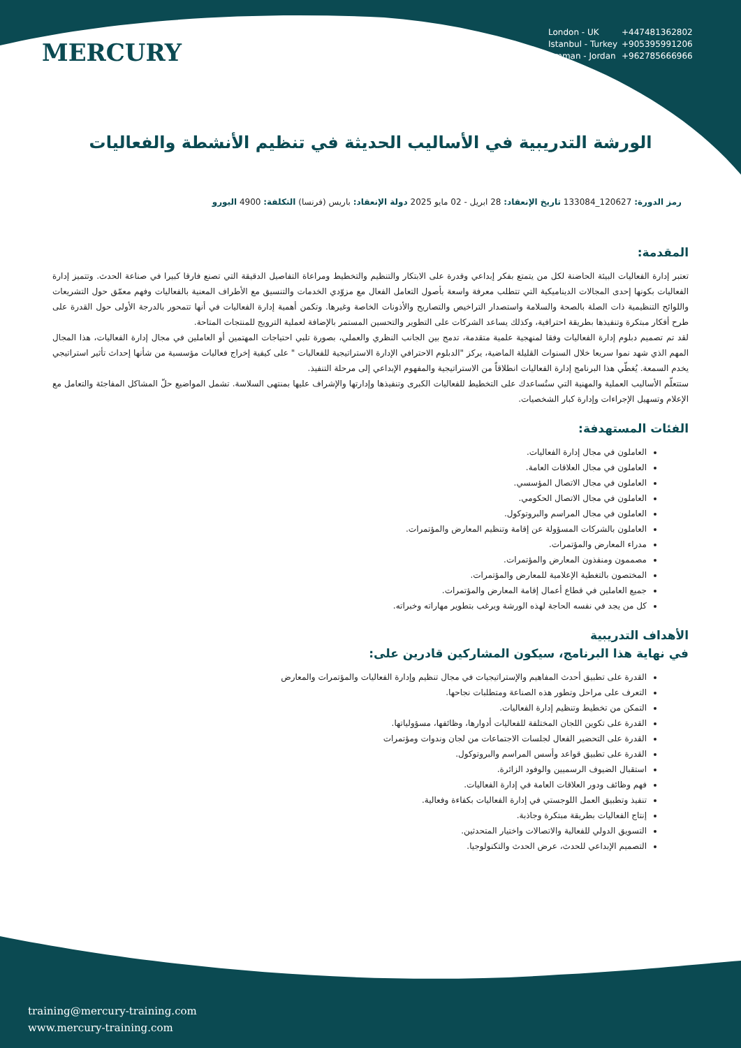MERCURY
London - UK +447481362802
Istanbul - Turkey +905395991206
Amman - Jordan +962785666966
الورشة التدريبية في الأساليب الحديثة في تنظيم الأنشطة والفعاليات
رمز الدورة: 120627_133084 تاريخ الإنعقاد: 28 ابريل - 02 مايو 2025 دولة الإنعقاد: باريس (فرنسا) التكلفة: 4900 اليورو
المقدمة:
تعتبر إدارة الفعاليات البيئة الحاضنة لكل من يتمتع بفكر إبداعي وقدرة على الابتكار والتنظيم والتخطيط ومراعاة التفاصيل الدقيقة التي تصنع فارقا كبيرا في صناعة الحدث. وتتميز إدارة الفعاليات بكونها إحدى المجالات الديناميكية التي تتطلب معرفة واسعة بأصول التعامل الفعال مع مزوّدي الخدمات والتنسيق مع الأطراف المعنية بالفعاليات وفهم معمّق حول التشريعات واللوائح التنظيمية ذات الصلة بالصحة والسلامة واستصدار التراخيص والتصاريح والأذونات الخاصة وغيرها. وتكمن أهمية إدارة الفعاليات في أنها تتمحور بالدرجة الأولى حول القدرة على طرح أفكار مبتكرة وتنفيذها بطريقة احترافية، وكذلك يساعد الشركات على التطوير والتحسين المستمر بالإضافة لعملية الترويج للمنتجات المتاحة.
لقد تم تصميم دبلوم إدارة الفعاليات وفقا لمنهجية علمية متقدمة، تدمج بين الجانب النظري والعملي، بصورة تلبي احتياجات المهتمين أو العاملين في مجال إدارة الفعاليات، هذا المجال المهم الذي شهد نموا سريعا خلال السنوات القليلة الماضية، يركز "الدبلوم الاحترافي الإدارة الاستراتيجية للفعاليات " على كيفية إخراج فعاليات مؤسسية من شأنها إحداث تأثير استراتيجي يخدم السمعة. يُغطّي هذا البرنامج إدارة الفعاليات انطلاقاً من الاستراتيجية والمفهوم الإبداعي إلى مرحلة التنفيذ.
ستتعلّم الأساليب العملية والمهنية التي ستُساعدك على التخطيط للفعاليات الكبرى وتنفيذها وإدارتها والإشراف عليها بمنتهى السلاسة. تشمل المواضيع حلّ المشاكل المفاجئة والتعامل مع الإعلام وتسهيل الإجراءات وإدارة كبار الشخصيات.
الفئات المستهدفة:
العاملون في مجال إدارة الفعاليات.
العاملون في مجال العلاقات العامة.
العاملون في مجال الاتصال المؤسسي.
العاملون في مجال الاتصال الحكومي.
العاملون في مجال المراسم والبروتوكول.
العاملون بالشركات المسؤولة عن إقامة وتنظيم المعارض والمؤتمرات.
مدراء المعارض والمؤتمرات.
مصممون ومنفذون المعارض والمؤتمرات.
المختصون بالتغطية الإعلامية للمعارض والمؤتمرات.
جميع العاملين في قطاع أعمال إقامة المعارض والمؤتمرات.
كل من يجد في نفسه الحاجة لهذه الورشة ويرغب بتطوير مهاراته وخبراته.
الأهداف التدريبية
في نهاية هذا البرنامج، سيكون المشاركين قادرين على:
القدرة على تطبيق أحدث المفاهيم والإستراتيجيات في مجال تنظيم وإدارة الفعاليات والمؤتمرات والمعارض
التعرف على مراحل وتطور هذه الصناعة ومتطلبات نجاحها.
التمكن من تخطيط وتنظيم إدارة الفعاليات.
القدرة على تكوين اللجان المختلفة للفعاليات أدوارها، وظائفها، مسؤولياتها.
القدرة على التحضير الفعال لجلسات الاجتماعات من لجان وندوات ومؤتمرات
القدرة على تطبيق قواعد وأسس المراسم والبروتوكول.
استقبال الضيوف الرسميين والوفود الزائرة.
فهم وظائف ودور العلاقات العامة في إدارة الفعاليات.
تنفيذ وتطبيق العمل اللوجستي في إدارة الفعاليات بكفاءة وفعالية.
إنتاج الفعاليات بطريقة مبتكرة وجاذبة.
التسويق الدولي للفعالية والاتصالات واختيار المتحدثين.
التصميم الإبداعي للحدث، عرض الحدث والتكنولوجيا.
training@mercury-training.com
www.mercury-training.com